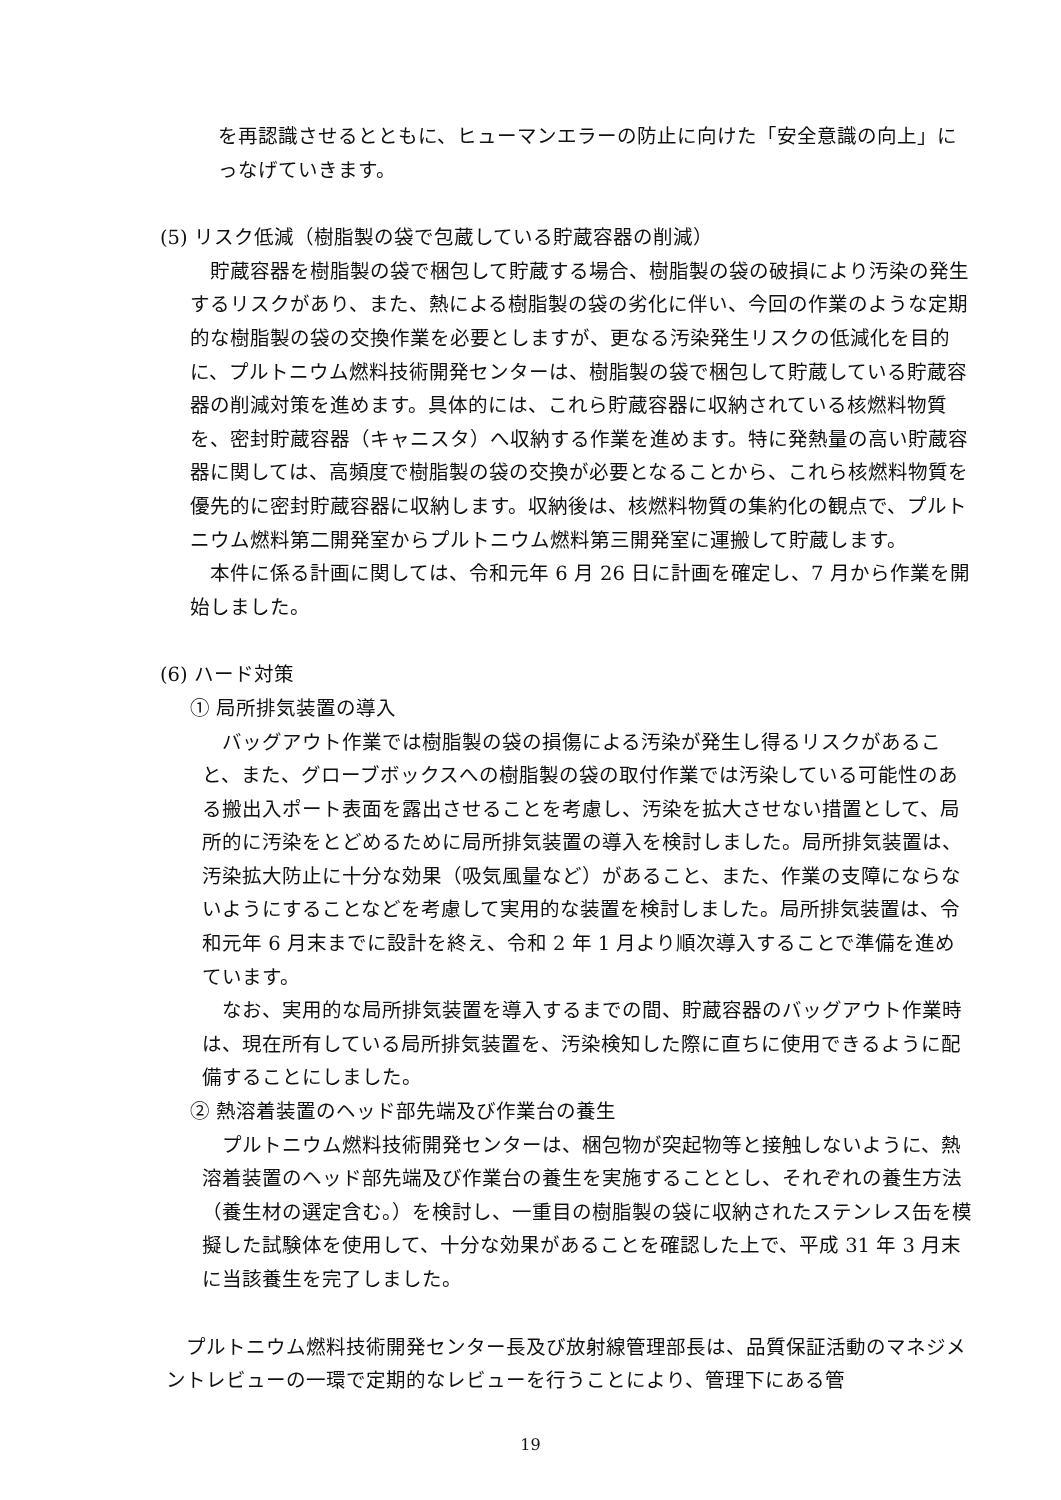を再認識させるとともに、ヒューマンエラーの防止に向けた「安全意識の向上」にっなげていきます。
(5) リスク低減（樹脂製の袋で包蔵している貯蔵容器の削減）
　貯蔵容器を樹脂製の袋で梱包して貯蔵する場合、樹脂製の袋の破損により汚染の発生するリスクがあり、また、熱による樹脂製の袋の劣化に伴い、今回の作業のような定期的な樹脂製の袋の交換作業を必要としますが、更なる汚染発生リスクの低減化を目的に、プルトニウム燃料技術開発センターは、樹脂製の袋で梱包して貯蔵している貯蔵容器の削減対策を進めます。具体的には、これら貯蔵容器に収納されている核燃料物質を、密封貯蔵容器（キャニスタ）へ収納する作業を進めます。特に発熱量の高い貯蔵容器に関しては、高頻度で樹脂製の袋の交換が必要となることから、これら核燃料物質を優先的に密封貯蔵容器に収納します。収納後は、核燃料物質の集約化の観点で、プルトニウム燃料第二開発室からプルトニウム燃料第三開発室に運搬して貯蔵します。
　本件に係る計画に関しては、令和元年 6 月 26 日に計画を確定し、7 月から作業を開始しました。
(6) ハード対策
① 局所排気装置の導入
　バッグアウト作業では樹脂製の袋の損傷による汚染が発生し得るリスクがあること、また、グローブボックスへの樹脂製の袋の取付作業では汚染している可能性のある搬出入ポート表面を露出させることを考慮し、汚染を拡大させない措置として、局所的に汚染をとどめるために局所排気装置の導入を検討しました。局所排気装置は、汚染拡大防止に十分な効果（吸気風量など）があること、また、作業の支障にならないようにすることなどを考慮して実用的な装置を検討しました。局所排気装置は、令和元年 6 月末までに設計を終え、令和 2 年 1 月より順次導入することで準備を進めています。
　なお、実用的な局所排気装置を導入するまでの間、貯蔵容器のバッグアウト作業時は、現在所有している局所排気装置を、汚染検知した際に直ちに使用できるように配備することにしました。
② 熱溶着装置のヘッド部先端及び作業台の養生
　プルトニウム燃料技術開発センターは、梱包物が突起物等と接触しないように、熱溶着装置のヘッド部先端及び作業台の養生を実施することとし、それぞれの養生方法（養生材の選定含む。）を検討し、一重目の樹脂製の袋に収納されたステンレス缶を模擬した試験体を使用して、十分な効果があることを確認した上で、平成 31 年 3 月末に当該養生を完了しました。
　プルトニウム燃料技術開発センター長及び放射線管理部長は、品質保証活動のマネジメントレビューの一環で定期的なレビューを行うことにより、管理下にある管
19